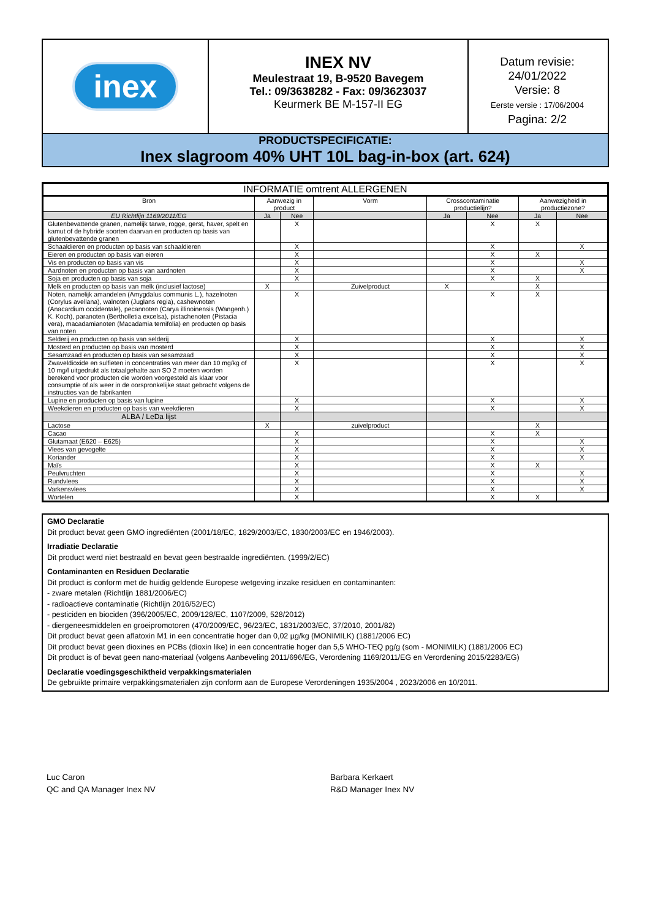inex
INEX NV
Meulestraat 19, B-9520 Bavegem
Tel.: 09/3638282 - Fax: 09/3623037
Keurmerk BE M-157-II EG
Datum revisie:
24/01/2022
Versie: 8
Eerste versie : 17/06/2004
Pagina: 2/2
PRODUCTSPECIFICATIE:
Inex slagroom 40% UHT 10L bag-in-box (art. 624)
| INFORMATIE omtrent ALLERGENEN | | | | | | | |
| --- | --- | --- | --- | --- | --- | --- | --- |
| Bron | Aanwezig in product | | Vorm | Crosscontaminatie productielijn? | | Aanwezigheid in productiezone? | |
| EU Richtlijn 1169/2011/EG | Ja | Nee | | Ja | Nee | Ja | Nee |
| Glutenbevattende granen, namelijk tarwe, rogge, gerst, haver, spelt en kamut of de hybride soorten daarvan en producten op basis van glutenbevattende granen | | X | | | X | X | |
| Schaaldieren en producten op basis van schaaldieren | | X | | | X | | X |
| Eieren en producten op basis van eieren | | X | | | X | X | |
| Vis en producten op basis van vis | | X | | | X | | X |
| Aardnoten en producten op basis van aardnoten | | X | | | X | | X |
| Soja en producten op basis van soja | | X | | | X | X | |
| Melk en producten op basis van melk (inclusief lactose) | X | | Zuivelproduct | X | | X | |
| Noten, namelijk amandelen (Amygdalus communis L.), hazelnoten (Corylus avellana), walnoten (Juglans regia), cashewnoten (Anacardium occidentale), pecannoten (Carya illinoinensis (Wangenh.) K. Koch), paranoten (Bertholletia excelsa), pistachenoten (Pistacia vera), macadamianoten (Macadamia ternifolia) en producten op basis van noten | | X | | | X | X | |
| Selderij en producten op basis van selderij | | X | | | X | | X |
| Mosterd en producten op basis van mosterd | | X | | | X | | X |
| Sesamzaad en producten op basis van sesamzaad | | X | | | X | | X |
| Zwaveldioxide en sulfieten in concentraties van meer dan 10 mg/kg of 10 mg/l uitgedrukt als totaalgehalte aan SO 2 moeten worden berekend voor producten die worden voorgesteld als klaar voor consumptie of als weer in de oorspronkelijke staat gebracht volgens de instructies van de fabrikanten | | X | | | X | | X |
| Lupine en producten op basis van lupine | | X | | | X | | X |
| Weekdieren en producten op basis van weekdieren | | X | | | X | | X |
| ALBA / LeDa lijst | | | | | | | |
| Lactose | X | | zuivelproduct | | | X | |
| Cacao | | X | | | X | X | |
| Glutamaat (E620 – E625) | | X | | | X | | X |
| Vlees van gevogelte | | X | | | X | | X |
| Koriander | | X | | | X | | X |
| Maïs | | X | | | X | X | |
| Peulvruchten | | X | | | X | | X |
| Rundvlees | | X | | | X | | X |
| Varkensvlees | | X | | | X | | X |
| Wortelen | | X | | | X | X | |
GMO Declaratie
Dit product bevat geen GMO ingrediënten (2001/18/EC, 1829/2003/EC, 1830/2003/EC en 1946/2003).
Irradiatie Declaratie
Dit product werd niet bestraald en bevat geen bestraalde ingrediënten. (1999/2/EC)
Contaminanten en Residuen Declaratie
Dit product is conform met de huidig geldende Europese wetgeving inzake residuen en contaminanten:
- zware metalen (Richtlijn 1881/2006/EC)
- radioactieve contaminatie (Richtlijn 2016/52/EC)
- pesticiden en biociden (396/2005/EC, 2009/128/EC, 1107/2009, 528/2012)
- diergeneesmiddelen en groeipromotoren (470/2009/EC, 96/23/EC, 1831/2003/EC, 37/2010, 2001/82)
Dit product bevat geen aflatoxin M1 in een concentratie hoger dan 0,02 µg/kg (MONIMILK) (1881/2006 EC)
Dit product bevat geen dioxines en PCBs (dioxin like) in een concentratie hoger dan 5,5 WHO-TEQ pg/g (som - MONIMILK) (1881/2006 EC)
Dit product is of bevat geen nano-materiaal (volgens Aanbeveling 2011/696/EG, Verordening 1169/2011/EG en Verordening 2015/2283/EG)
Declaratie voedingsgeschiktheid verpakkingsmaterialen
De gebruikte primaire verpakkingsmaterialen zijn conform aan de Europese Verordeningen 1935/2004 , 2023/2006 en 10/2011.
Luc Caron
QC and QA Manager Inex NV
Barbara Kerkaert
R&D Manager Inex NV